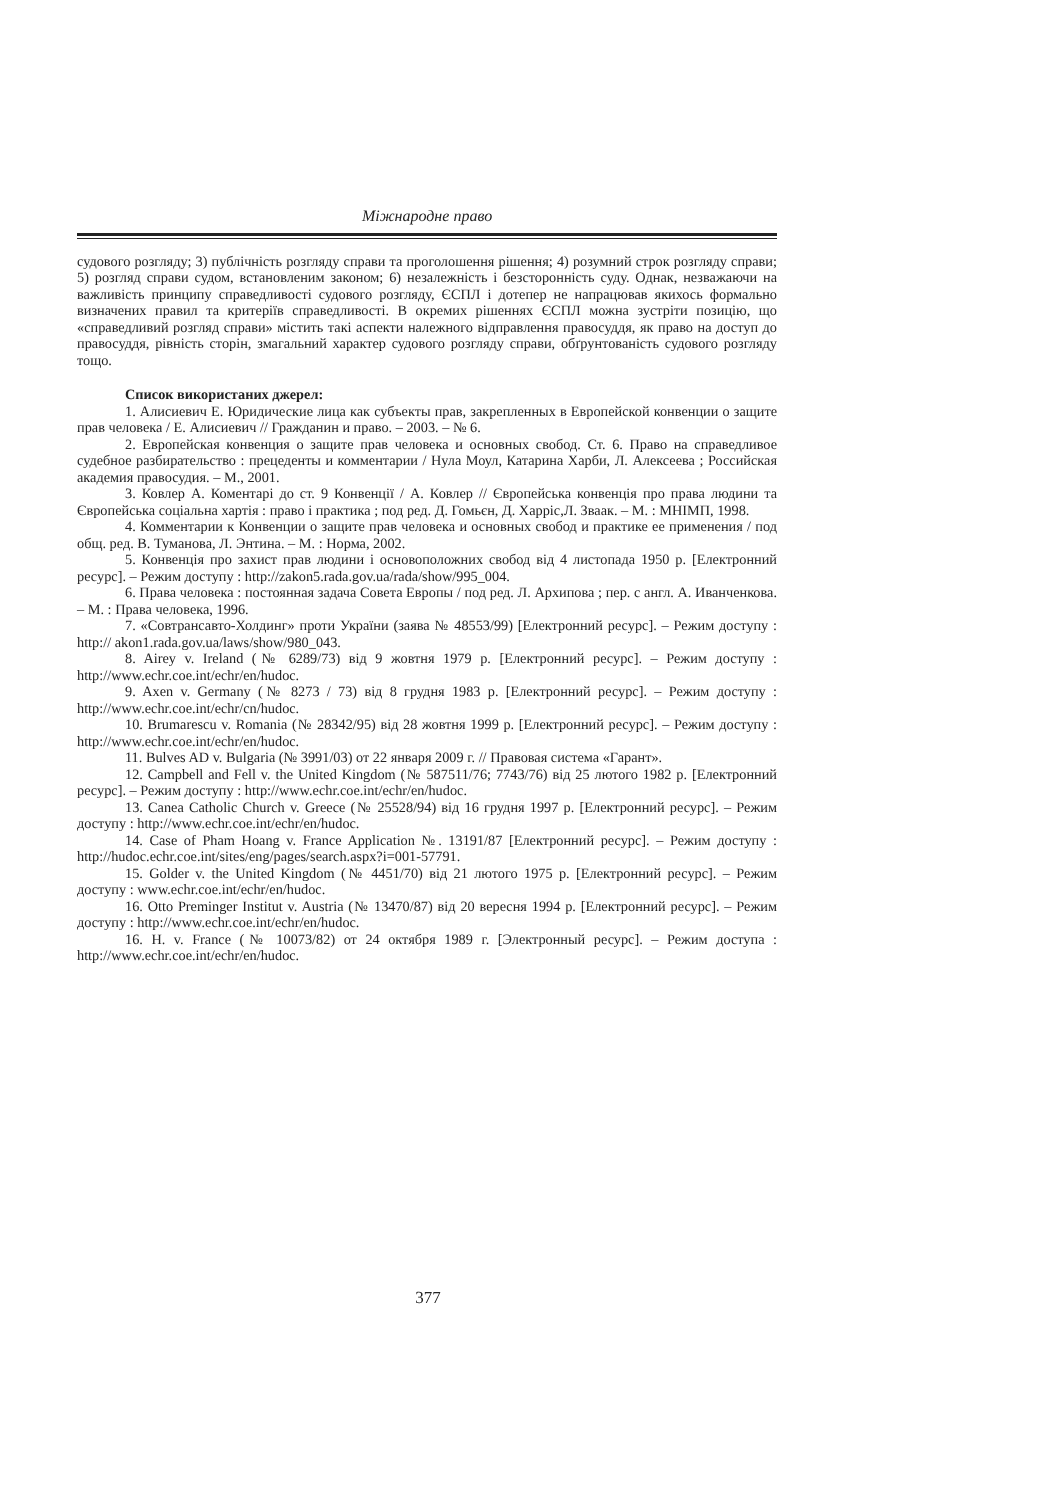Міжнародне право
судового розгляду; 3) публічність розгляду справи та проголошення рішення; 4) розумний строк розгляду справи; 5) розгляд справи судом, встановленим законом; 6) незалежність і безсторонність суду. Однак, незважаючи на важливість принципу справедливості судового розгляду, ЄСПЛ і дотепер не напрацював якихось формально визначених правил та критеріїв справедливості. В окремих рішеннях ЄСПЛ можна зустріти позицію, що «справедливий розгляд справи» містить такі аспекти належного відправлення правосуддя, як право на доступ до правосуддя, рівність сторін, змагальний характер судового розгляду справи, обґрунтованість судового розгляду тощо.
Список використаних джерел:
1. Алисиевич Е. Юридические лица как субъекты прав, закрепленных в Европейской конвенции о защите прав человека / Е. Алисиевич // Гражданин и право. – 2003. – № 6.
2. Европейская конвенция о защите прав человека и основных свобод. Ст. 6. Право на справедливое судебное разбирательство : прецеденты и комментарии / Нула Моул, Катарина Харби, Л. Алексеева ; Российская академия правосудия. – М., 2001.
3. Ковлер А. Коментарі до ст. 9 Конвенції / А. Ковлер // Європейська конвенція про права людини та Європейська соціальна хартія : право і практика ; под ред. Д. Гомьєн, Д. Харріс,Л. Зваак. – М. : МНІМП, 1998.
4. Комментарии к Конвенции о защите прав человека и основных свобод и практике ее применения / под общ. ред. В. Туманова, Л. Энтина. – М. : Норма, 2002.
5. Конвенція про захист прав людини і основоположних свобод від 4 листопада 1950 р. [Електронний ресурс]. – Режим доступу : http://zakon5.rada.gov.ua/rada/show/995_004.
6. Права человека : постоянная задача Совета Европы / под ред. Л. Архипова ; пер. с англ. А. Иванченкова. – М. : Права человека, 1996.
7. «Совтрансавто-Холдинг» проти України (заява № 48553/99) [Електронний ресурс]. – Режим доступу : http:// akon1.rada.gov.ua/laws/show/980_043.
8. Airey v. Ireland (№ 6289/73) від 9 жовтня 1979 р. [Електронний ресурс]. – Режим доступу : http://www.echr.coe.int/echr/en/hudoc.
9. Axen v. Germany (№ 8273 / 73) від 8 грудня 1983 р. [Електронний ресурс]. – Режим доступу : http://www.echr.coe.int/echr/cn/hudoc.
10. Brumarescu v. Romania (№ 28342/95) від 28 жовтня 1999 р. [Електронний ресурс]. – Режим доступу : http://www.echr.coe.int/echr/en/hudoc.
11. Bulves AD v. Bulgaria (№ 3991/03) от 22 января 2009 г. // Правовая система «Гарант».
12. Campbell and Fell v. the United Kingdom (№ 587511/76; 7743/76) від 25 лютого 1982 р. [Електронний ресурс]. – Режим доступу : http://www.echr.coe.int/echr/en/hudoc.
13. Canea Catholic Church v. Greece (№ 25528/94) від 16 грудня 1997 р. [Електронний ресурс]. – Режим доступу : http://www.echr.coe.int/echr/en/hudoc.
14. Case of Pham Hoang v. France Application №. 13191/87 [Електронний ресурс]. – Режим доступу : http://hudoc.echr.coe.int/sites/eng/pages/search.aspx?i=001-57791.
15. Golder v. the United Kingdom (№ 4451/70) від 21 лютого 1975 р. [Електронний ресурс]. – Режим доступу : www.echr.coe.int/echr/en/hudoc.
16. Otto Preminger Institut v. Austria (№ 13470/87) від 20 вересня 1994 р. [Електронний ресурс]. – Режим доступу : http://www.echr.coe.int/echr/en/hudoc.
16. H. v. France (№ 10073/82) от 24 октября 1989 г. [Электронный ресурс]. – Режим доступа : http://www.echr.coe.int/echr/en/hudoc.
377